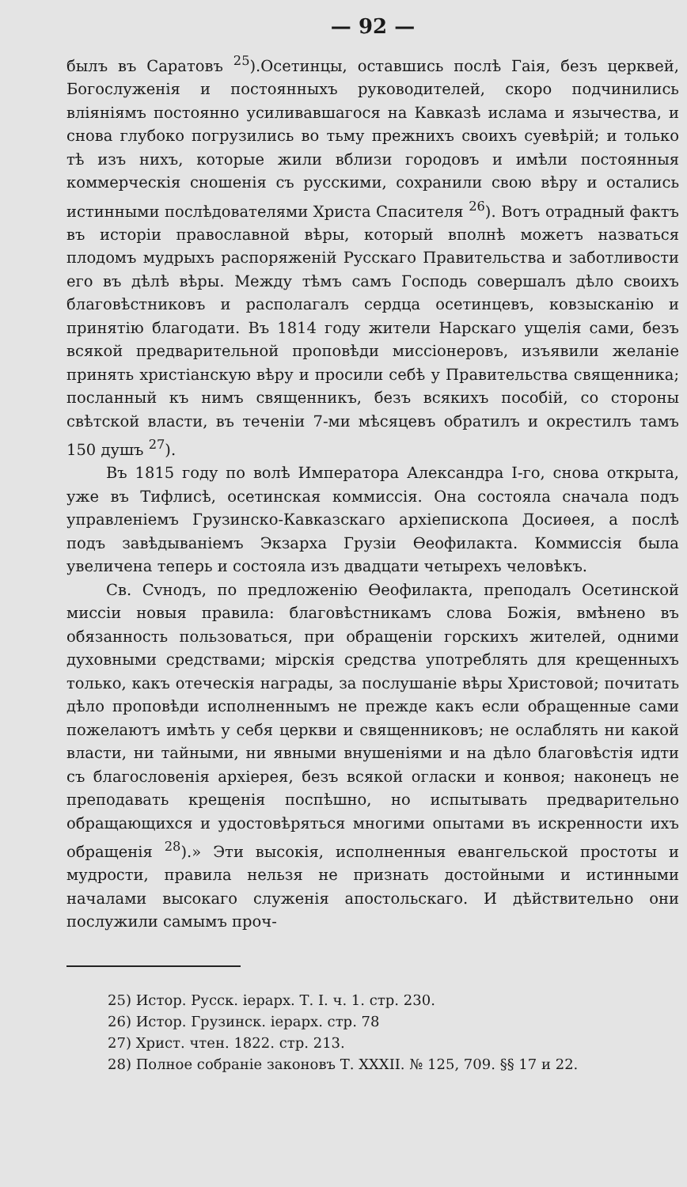— 92 —
былъ въ Саратовъ <sup>25</sup>).Осетинцы, оставшись послѣ Гаія, безъ церквей, Богослуженія и постоянныхъ руководителей, скоро подчинились вліяніямъ постоянно усиливавшагося на Кавказѣ ислама и язычества, и снова глубоко погрузились во тьму прежнихъ своихъ суевѣрій; и только тѣ изъ нихъ, которые жили вблизи городовъ и имѣли постоянныя коммерческія сношенія съ русскими, сохранили свою вѣру и остались истинными послѣдователями Христа Спасителя <sup>26</sup>). Вотъ отрадный фактъ въ исторіи православной вѣры, который вполнѣ можетъ назваться плодомъ мудрыхъ распоряженій Русскаго Правительства и заботливости его въ дѣлѣ вѣры. Между тѣмъ самъ Господь совершалъ дѣло своихъ благовѣстниковъ и располагалъ сердца осетинцевъ, ковзысканію и принятію благодати. Въ 1814 году жители Нарскаго ущелія сами, безъ всякой предварительной проповѣди миссіонеровъ, изъявили желаніе принять христіанскую вѣру и просили себѣ у Правительства священника; посланный къ нимъ священникъ, безъ всякихъ пособій, со стороны свѣтской власти, въ теченіи 7-ми мѣсяцевъ обратилъ и окрестилъ тамъ 150 душъ <sup>27</sup>).
Въ 1815 году по волѣ Императора Александра I-го, снова открыта, уже въ Тифлисѣ, осетинская коммиссія. Она состояла сначала подъ управленіемъ Грузинско-Кавказскаго архіепископа Досиѳея, а послѣ подъ завѣдываніемъ Экзарха Грузіи Ѳеофилакта. Коммиссія была увеличена теперь и состояла изъ двадцати четырехъ человѣкъ.
Св. Сvнодъ, по предложенію Ѳеофилакта, преподалъ Осетинской миссіи новыя правила: благовѣстникамъ слова Божія, вмѣнено въ обязанность пользоваться, при обращеніи горскихъ жителей, одними духовными средствами; мірскія средства употреблять для крещенныхъ только, какъ отеческія награды, за послушаніе вѣры Христовой; почитать дѣло проповѣди исполненнымъ не прежде какъ если обращенные сами пожелаютъ имѣть у себя церкви и священниковъ; не ослаблять ни какой власти, ни тайными, ни явными внушеніями и на дѣло благовѣстія идти съ благословенія архіерея, безъ всякой огласки и конвоя; наконецъ не преподавать крещенія поспѣшно, но испытывать предварительно обращающихся и удостовѣряться многими опытами въ искренности ихъ обращенія <sup>28</sup>).» Эти высокія, исполненныя евангельской простоты и мудрости, правила нельзя не признать достойными и истинными началами высокаго служенія апостольскаго. И дѣйствительно они послужили самымъ проч-
25) Истор. Русск. іерарх. Т. I. ч. 1. стр. 230.
26) Истор. Грузинск. іерарх. стр. 78
27) Христ. чтен. 1822. стр. 213.
28) Полное собраніе законовъ Т. XXXII. № 125, 709. §§ 17 и 22.